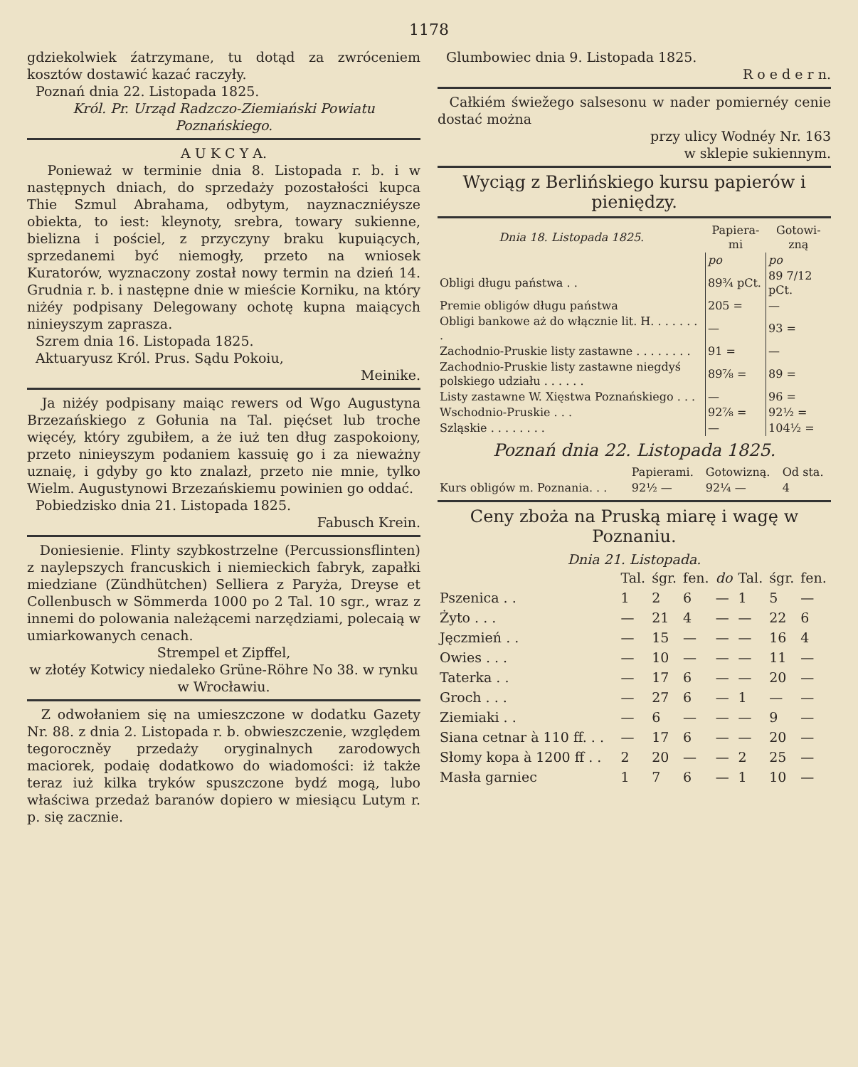1178
gdziekolwiek źatrzymane, tu dotąd za zwróceniem kosztów dostawić kazać raczyły.
Poznań dnia 22. Listopada 1825.
Król. Pr. Urząd Radzczo-Ziemiański Powiatu Poznańskiego.
A U K C Y A.
Ponieważ w terminie dnia 8. Listopada r. b. i w następnych dniach, do sprzedaży pozostałości kupca Thie Szmul Abrahama, odbytym, nayznaczniéysze obiekta, to iest: kleynoty, srebra, towary sukienne, bielizna i pościel, z przyczyny braku kupuiących, sprzedanemi być niemogły, przeto na wniosek Kuratorów, wyznaczony został nowy termin na dzień 14. Grudnia r. b. i następne dnie w mieście Korniku, na który niżéy podpisany Delegowany ochotę kupna maiących ninieyszym zaprasza.
Szrem dnia 16. Listopada 1825.
Aktuaryusz Król. Prus. Sądu Pokoiu,
Meinike.
Ja niżéy podpisany maiąc rewers od Wgo Augustyna Brzezańskiego z Gołunia na Tal. pięćset lub troche więcéy, który zgubiłem, a że iuż ten dług zaspokoiony, przeto ninieyszym podaniem kassuię go i za nieważny uznaię, i gdyby go kto znalazł, przeto nie mnie, tylko Wielm. Augustynowi Brzezańskiemu powinien go oddać.
Pobiedzisko dnia 21. Listopada 1825.
Fabusch Krein.
Doniesienie. Flinty szybkostrzelne (Percussionsflinten) z naylepszych francuskich i niemieckich fabryk, zapałki miedziane (Zündhütchen) Selliera z Paryża, Dreyse et Collenbusch w Sömmerda 1000 po 2 Tal. 10 sgr., wraz z innemi do polowania należącemi narzędziami, polecaią w umiarkowanych cenach.
Strempel et Zipffel,
w złotéy Kotwicy niedaleko Grüne-Röhre No 38. w rynku w Wrocławiu.
Z odwołaniem się na umieszczone w dodatku Gazety Nr. 88. z dnia 2. Listopada r. b. obwieszczenie, względem tegoroczněy przedaży oryginalnych zarodowych maciorek, podaię dodatkowo do wiadomości: iż także teraz iuż kilka tryków spuszczone bydź mogą, lubo właściwa przedaż baranów dopiero w miesiącu Lutym r. p. się zacznie.
Glumbowiec dnia 9. Listopada 1825.
R o e d e r n.
Całkiém świežego salsesonu w nader pomiernéy cenie dostać można
przy ulicy Wodnéy Nr. 163
w sklepie sukiennym.
Wyciąg z Berlińskiego kursu papierów i pieniędzy.
| Dnia 18. Listopada 1825. | Papiera-mi | Gotowi-zną |
| --- | --- | --- |
| | po | po |
| Obligi długu państwa . . | 89¾ pCt. | 89 7/12 pCt. |
| Premie obligów długu państwa | 205 = | — |
| Obligi bankowe aż do włącznie lit. H. . . . . . . . | — | 93 = |
| Zachodnio-Pruskie listy zastawne . . . . . . . . | 91 = | — |
| Zachodnio-Pruskie listy zastawne niegdyś polskiego udziału . . . . . . | 89⅞ = | 89 = |
| Listy zastawne W. Xięstwa Poznańskiego . . . | — | 96 = |
| Wschodnio-Pruskie . . . | 92⅞ = | 92½ = |
| Szląskie . . . . . . . . | — | 104½ = |
Poznań dnia 22. Listopada 1825.
| | Papierami. | Gotowizną. | Od sta. |
| Kurs obligów m. Poznania. . . | 92½ — | 92¼ — | 4 |
Ceny zboża na Pruską miarę i wagę w Poznaniu.
Dnia 21. Listopada.
| | Tal. | śgr. | fen. | do | Tal. | śgr. | fen. |
| Pszenica . . | 1 | 2 | 6 | — | 1 | 5 | — |
| Żyto . . . | — | 21 | 4 | — | — | 22 | 6 |
| Jęczmień . . | — | 15 | — | — | — | 16 | 4 |
| Owies . . . | — | 10 | — | — | — | 11 | — |
| Taterka . . | — | 17 | 6 | — | — | 20 | — |
| Groch . . . | — | 27 | 6 | — | 1 | — | — |
| Ziemiaki . . | — | 6 | — | — | — | 9 | — |
| Siana cetnar à 110 ff. . . | — | 17 | 6 | — | — | 20 | — |
| Słomy kopa à 1200 ff . . | 2 | 20 | — | — | 2 | 25 | — |
| Masła garniec | 1 | 7 | 6 | — | 1 | 10 | — |